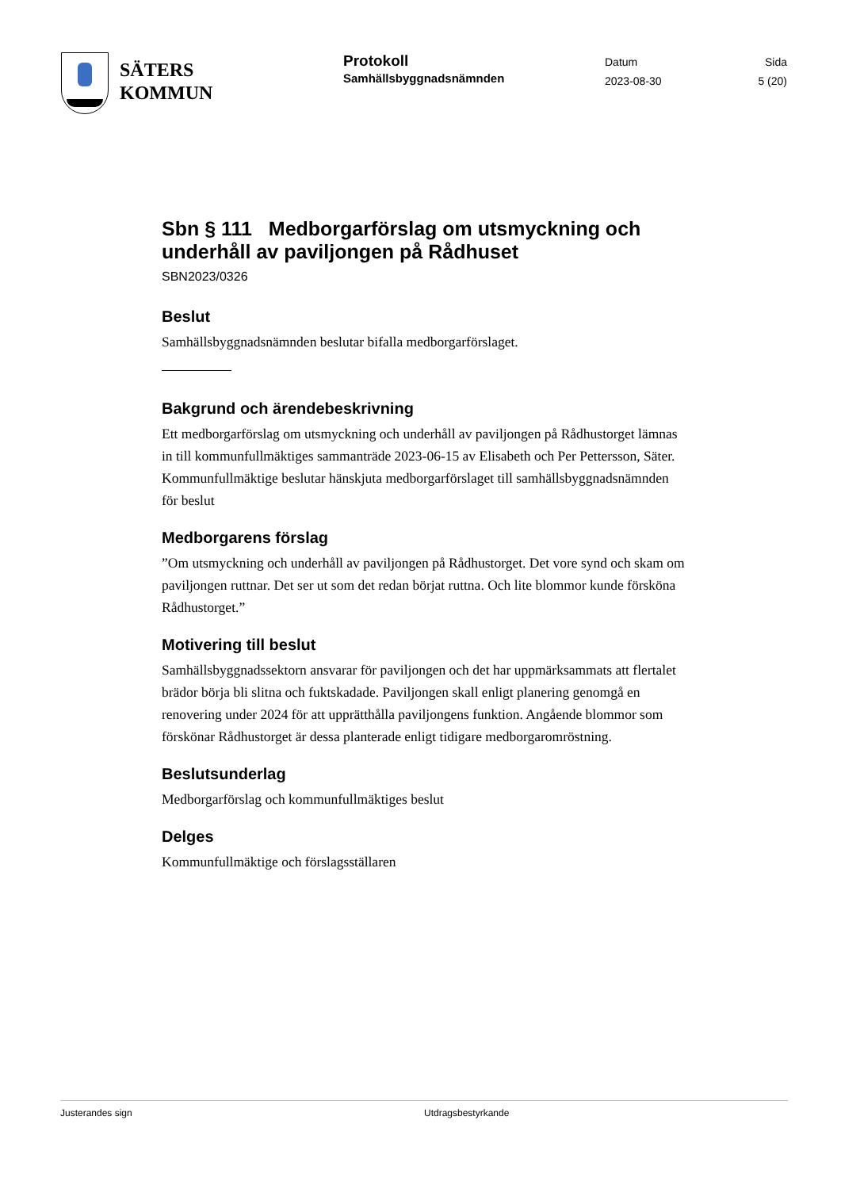SÄTERS
KOMMUN
Protokoll
Samhällsbyggnadsnämnden
Datum
2023-08-30
Sida
5 (20)
Sbn § 111 Medborgarförslag om utsmyckning och underhåll av paviljongen på Rådhuset
SBN2023/0326
Beslut
Samhällsbyggnadsnämnden beslutar bifalla medborgarförslaget.
Bakgrund och ärendebeskrivning
Ett medborgarförslag om utsmyckning och underhåll av paviljongen på Rådhustorget lämnas in till kommunfullmäktiges sammanträde 2023-06-15 av Elisabeth och Per Pettersson, Säter. Kommunfullmäktige beslutar hänskjuta medborgarförslaget till samhällsbyggnadsnämnden för beslut
Medborgarens förslag
”Om utsmyckning och underhåll av paviljongen på Rådhustorget. Det vore synd och skam om paviljongen ruttnar. Det ser ut som det redan börjat ruttna. Och lite blommor kunde försköna Rådhustorget.”
Motivering till beslut
Samhällsbyggnadssektorn ansvarar för paviljongen och det har uppmärksammats att flertalet brädor börja bli slitna och fuktskadade. Paviljongen skall enligt planering genomgå en renovering under 2024 för att upprätthålla paviljongens funktion. Angående blommor som förskönar Rådhustorget är dessa planterade enligt tidigare medborgaromröstning.
Beslutsunderlag
Medborgarförslag och kommunfullmäktiges beslut
Delges
Kommunfullmäktige och förslagsställaren
Justerandes sign Utdragsbestyrkande